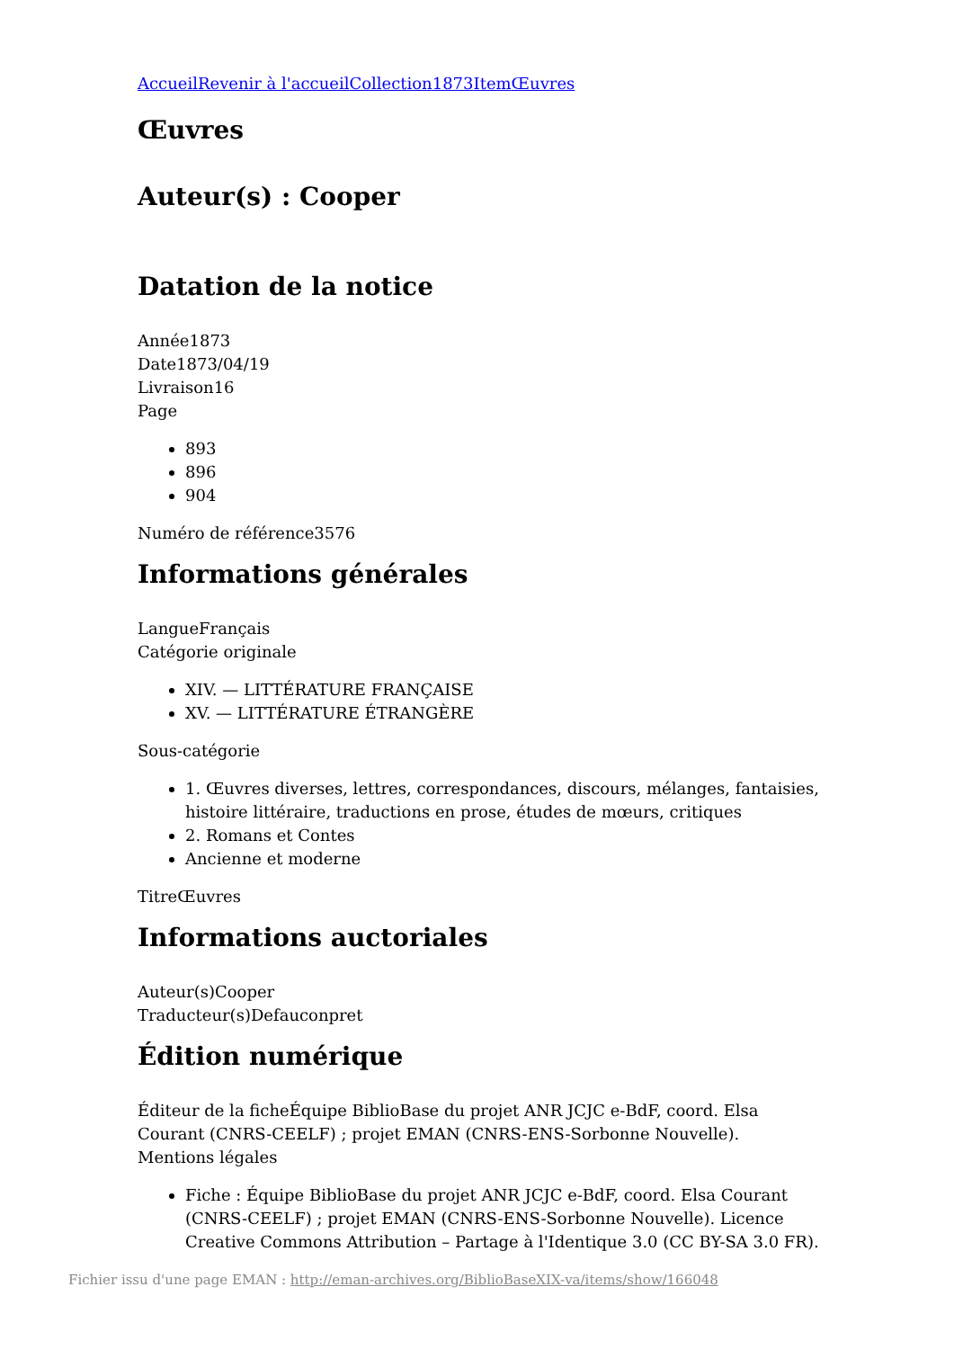Accueil Revenir à l'accueil Collection 1873 Item Œuvres
Œuvres
Auteur(s) : Cooper
Datation de la notice
Année1873
Date1873/04/19
Livraison16
Page
893
896
904
Numéro de référence3576
Informations générales
LangueFrançais
Catégorie originale
XIV. — LITTÉRATURE FRANÇAISE
XV. — LITTÉRATURE ÉTRANGÈRE
Sous-catégorie
1. Œuvres diverses, lettres, correspondances, discours, mélanges, fantaisies, histoire littéraire, traductions en prose, études de mœurs, critiques
2. Romans et Contes
Ancienne et moderne
TitreŒuvres
Informations auctoriales
Auteur(s)Cooper
Traducteur(s)Defauconpret
Édition numérique
Éditeur de la ficheÉquipe BiblioBase du projet ANR JCJC e-BdF, coord. Elsa Courant (CNRS-CEELF) ; projet EMAN (CNRS-ENS-Sorbonne Nouvelle).
Mentions légales
Fiche : Équipe BiblioBase du projet ANR JCJC e-BdF, coord. Elsa Courant (CNRS-CEELF) ; projet EMAN (CNRS-ENS-Sorbonne Nouvelle). Licence Creative Commons Attribution – Partage à l'Identique 3.0 (CC BY-SA 3.0 FR).
Fichier issu d'une page EMAN : http://eman-archives.org/BiblioBaseXIX-va/items/show/166048